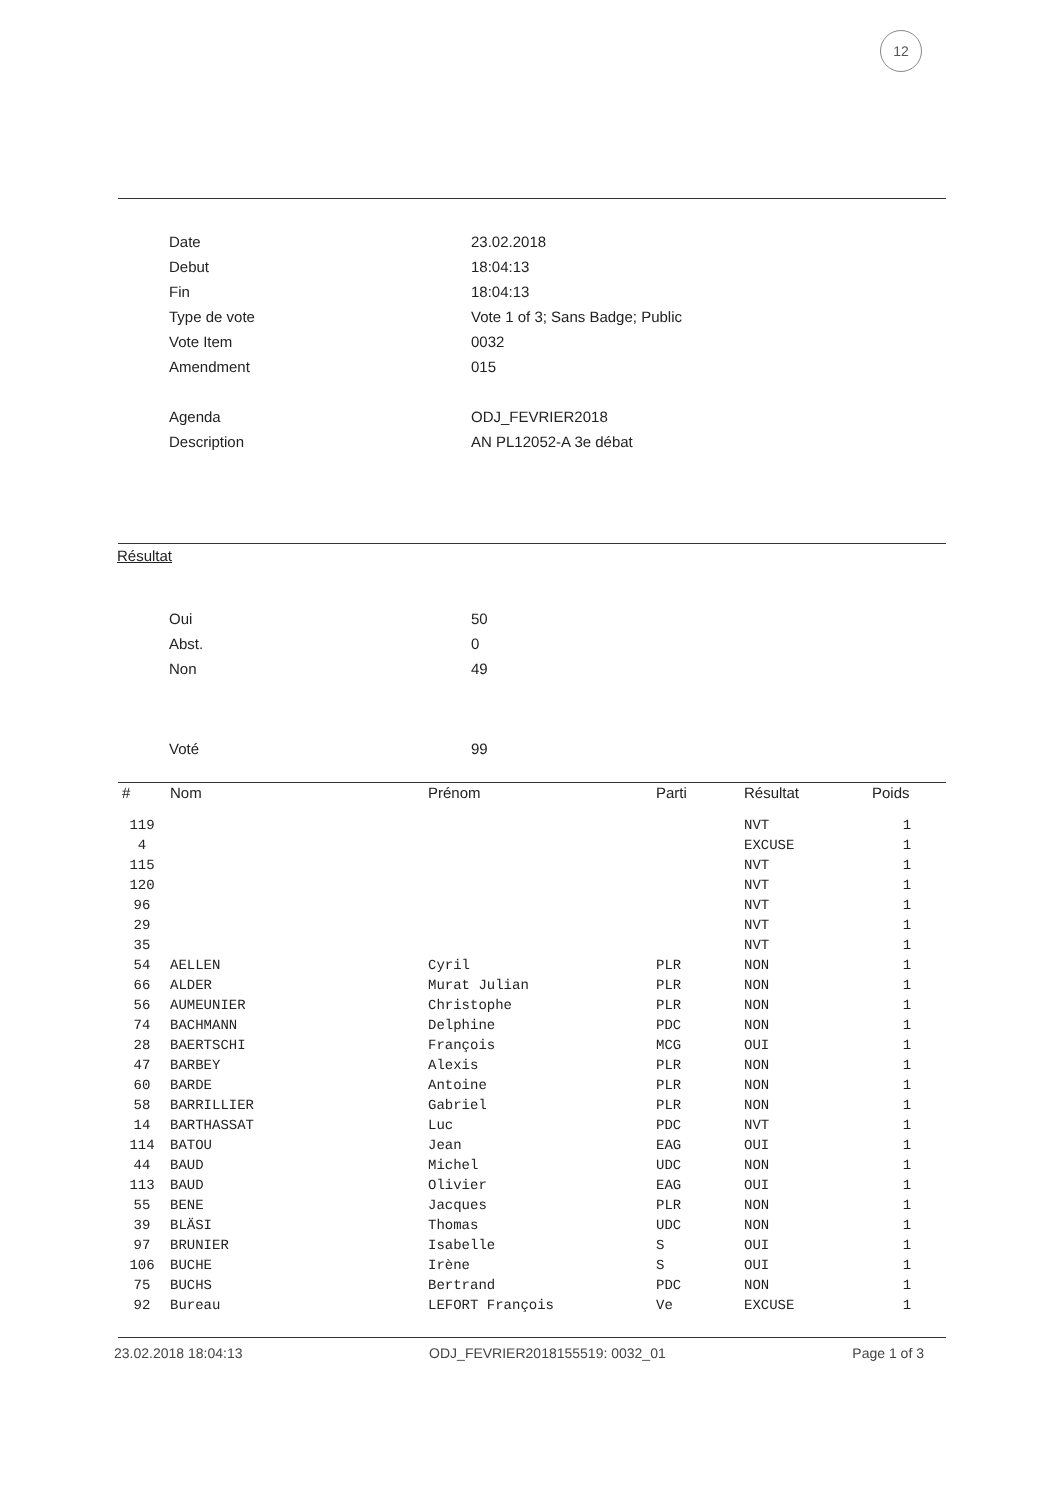12
| Date | 23.02.2018 |
| Debut | 18:04:13 |
| Fin | 18:04:13 |
| Type de vote | Vote 1 of 3; Sans Badge; Public |
| Vote Item | 0032 |
| Amendment | 015 |
| Agenda | ODJ_FEVRIER2018 |
| Description | AN PL12052-A 3e débat |
Résultat
| Oui | 50 |
| Abst. | 0 |
| Non | 49 |
| Voté | 99 |
| # | Nom | Prénom | Parti | Résultat | Poids |
| --- | --- | --- | --- | --- | --- |
| 119 | | | | NVT | 1 |
| 4 | | | | EXCUSE | 1 |
| 115 | | | | NVT | 1 |
| 120 | | | | NVT | 1 |
| 96 | | | | NVT | 1 |
| 29 | | | | NVT | 1 |
| 35 | | | | NVT | 1 |
| 54 | AELLEN | Cyril | PLR | NON | 1 |
| 66 | ALDER | Murat Julian | PLR | NON | 1 |
| 56 | AUMEUNIER | Christophe | PLR | NON | 1 |
| 74 | BACHMANN | Delphine | PDC | NON | 1 |
| 28 | BAERTSCHI | François | MCG | OUI | 1 |
| 47 | BARBEY | Alexis | PLR | NON | 1 |
| 60 | BARDE | Antoine | PLR | NON | 1 |
| 58 | BARRILLIER | Gabriel | PLR | NON | 1 |
| 14 | BARTHASSAT | Luc | PDC | NVT | 1 |
| 114 | BATOU | Jean | EAG | OUI | 1 |
| 44 | BAUD | Michel | UDC | NON | 1 |
| 113 | BAUD | Olivier | EAG | OUI | 1 |
| 55 | BENE | Jacques | PLR | NON | 1 |
| 39 | BLÄSI | Thomas | UDC | NON | 1 |
| 97 | BRUNIER | Isabelle | S | OUI | 1 |
| 106 | BUCHE | Irène | S | OUI | 1 |
| 75 | BUCHS | Bertrand | PDC | NON | 1 |
| 92 | Bureau | LEFORT François | Ve | EXCUSE | 1 |
23.02.2018 18:04:13 ODJ_FEVRIER2018155519: 0032_01 Page 1 of 3